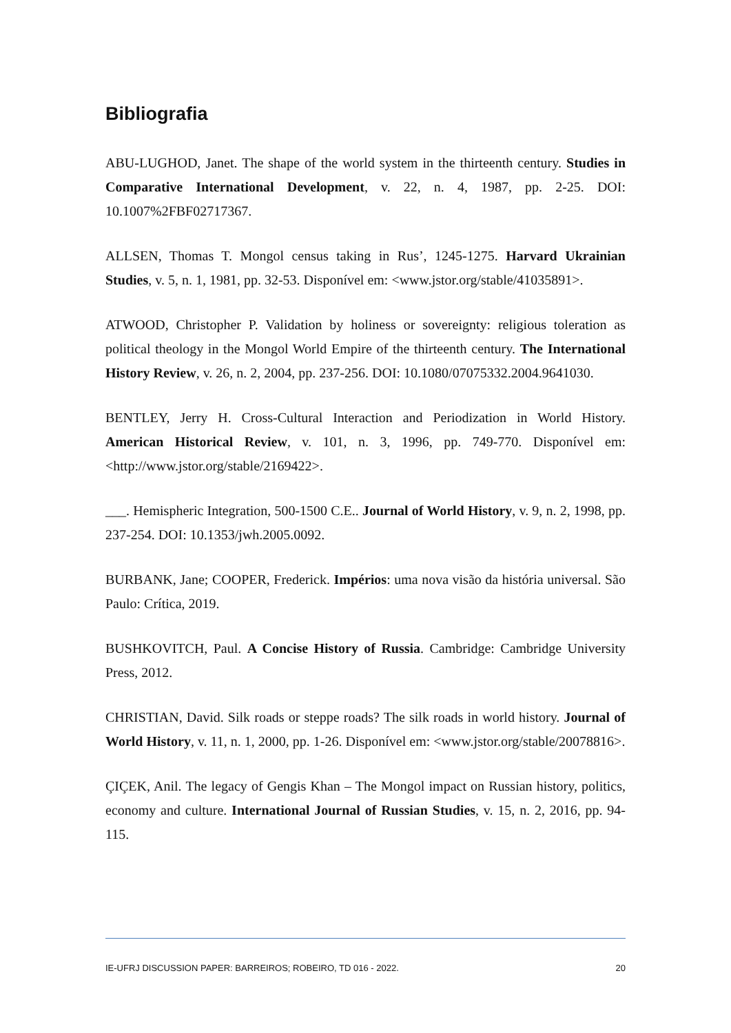Bibliografia
ABU-LUGHOD, Janet. The shape of the world system in the thirteenth century. Studies in Comparative International Development, v. 22, n. 4, 1987, pp. 2-25. DOI: 10.1007%2FBF02717367.
ALLSEN, Thomas T. Mongol census taking in Rus’, 1245-1275. Harvard Ukrainian Studies, v. 5, n. 1, 1981, pp. 32-53. Disponível em: <www.jstor.org/stable/41035891>.
ATWOOD, Christopher P. Validation by holiness or sovereignty: religious toleration as political theology in the Mongol World Empire of the thirteenth century. The International History Review, v. 26, n. 2, 2004, pp. 237-256. DOI: 10.1080/07075332.2004.9641030.
BENTLEY, Jerry H. Cross-Cultural Interaction and Periodization in World History. American Historical Review, v. 101, n. 3, 1996, pp. 749-770. Disponível em: <http://www.jstor.org/stable/2169422>.
___. Hemispheric Integration, 500-1500 C.E.. Journal of World History, v. 9, n. 2, 1998, pp. 237-254. DOI: 10.1353/jwh.2005.0092.
BURBANK, Jane; COOPER, Frederick. Impérios: uma nova visão da história universal. São Paulo: Crítica, 2019.
BUSHKOVITCH, Paul. A Concise History of Russia. Cambridge: Cambridge University Press, 2012.
CHRISTIAN, David. Silk roads or steppe roads? The silk roads in world history. Journal of World History, v. 11, n. 1, 2000, pp. 1-26. Disponível em: <www.jstor.org/stable/20078816>.
ÇIÇEK, Anil. The legacy of Gengis Khan – The Mongol impact on Russian history, politics, economy and culture. International Journal of Russian Studies, v. 15, n. 2, 2016, pp. 94-115.
IE-UFRJ DISCUSSION PAPER: BARREIROS; ROBEIRO, TD 016 - 2022. 20